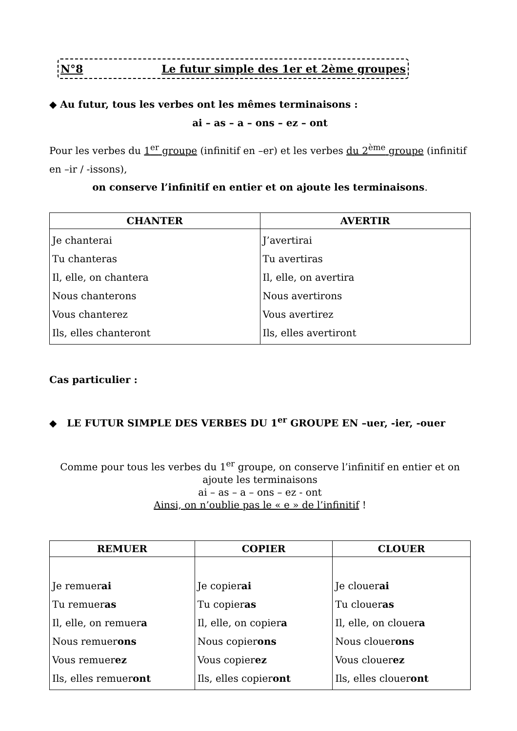N°8 Le futur simple des 1er et 2ème groupes
◆ Au futur, tous les verbes ont les mêmes terminaisons :
ai – as – a – ons – ez – ont
Pour les verbes du 1<sup>er</sup> groupe (infinitif en –er) et les verbes du 2<sup>ème</sup> groupe (infinitif en –ir / -issons),
on conserve l’infinitif en entier et on ajoute les terminaisons.
| CHANTER | AVERTIR |
| --- | --- |
| Je chanterai Tu chanteras Il, elle, on chantera Nous chanterons Vous chanterez Ils, elles chanteront | J’avertirai Tu avertiras Il, elle, on avertira Nous avertirons Vous avertirez Ils, elles avertiront |
Cas particulier :
◆ LE FUTUR SIMPLE DES VERBES DU 1<sup>er</sup> GROUPE EN –uer, -ier, -ouer
Comme pour tous les verbes du 1<sup>er</sup> groupe, on conserve l’infinitif en entier et on ajoute les terminaisons
ai – as – a – ons – ez - ont
Ainsi, on n’oublie pas le « e » de l’infinitif !
| REMUER | COPIER | CLOUER |
| --- | --- | --- |
| Je remuer ai Tu remuer as Il, elle, on remuer a Nous remuer ons Vous remuer ez Ils, elles remuer ont | Je copier ai Tu copier as Il, elle, on copier a Nous copier ons Vous copier ez Ils, elles copier ont | Je clouer ai Tu clouer as Il, elle, on clouer a Nous clouer ons Vous clouer ez Ils, elles clouer ont |